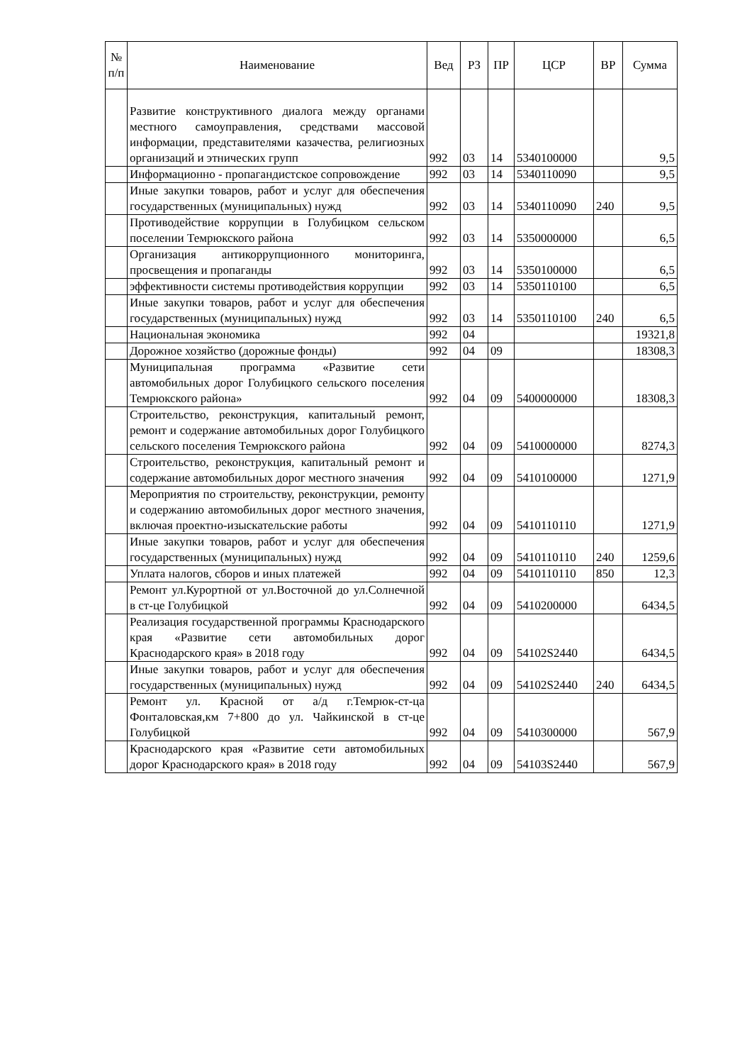| № п/п | Наименование | Вед | РЗ | ПР | ЦСР | ВР | Сумма |
| --- | --- | --- | --- | --- | --- | --- | --- |
| | Развитие конструктивного диалога между органами местного самоуправления, средствами массовой информации, представителями казачества, религиозных организаций и этнических групп | 992 | 03 | 14 | 5340100000 | | 9,5 |
| | Информационно - пропагандистское сопровождение | 992 | 03 | 14 | 5340110090 | | 9,5 |
| | Иные закупки товаров, работ и услуг для обеспечения государственных (муниципальных) нужд | 992 | 03 | 14 | 5340110090 | 240 | 9,5 |
| | Противодействие коррупции в Голубицком сельском поселении Темрюкского района | 992 | 03 | 14 | 5350000000 | | 6,5 |
| | Организация антикоррупционного мониторинга, просвещения и пропаганды | 992 | 03 | 14 | 5350100000 | | 6,5 |
| | эффективности системы противодействия коррупции | 992 | 03 | 14 | 5350110100 | | 6,5 |
| | Иные закупки товаров, работ и услуг для обеспечения государственных (муниципальных) нужд | 992 | 03 | 14 | 5350110100 | 240 | 6,5 |
| | Национальная экономика | 992 | 04 | | | | 19321,8 |
| | Дорожное хозяйство (дорожные фонды) | 992 | 04 | 09 | | | 18308,3 |
| | Муниципальная программа «Развитие сети автомобильных дорог Голубицкого сельского поселения Темрюкского района» | 992 | 04 | 09 | 5400000000 | | 18308,3 |
| | Строительство, реконструкция, капитальный ремонт, ремонт и содержание автомобильных дорог Голубицкого сельского поселения Темрюкского района | 992 | 04 | 09 | 5410000000 | | 8274,3 |
| | Строительство, реконструкция, капитальный ремонт и содержание автомобильных дорог местного значения | 992 | 04 | 09 | 5410100000 | | 1271,9 |
| | Мероприятия по строительству, реконструкции, ремонту и содержанию автомобильных дорог местного значения, включая проектно-изыскательские работы | 992 | 04 | 09 | 5410110110 | | 1271,9 |
| | Иные закупки товаров, работ и услуг для обеспечения государственных (муниципальных) нужд | 992 | 04 | 09 | 5410110110 | 240 | 1259,6 |
| | Уплата налогов, сборов и иных платежей | 992 | 04 | 09 | 5410110110 | 850 | 12,3 |
| | Ремонт ул.Курортной от ул.Восточной до ул.Солнечной в ст-це Голубицкой | 992 | 04 | 09 | 5410200000 | | 6434,5 |
| | Реализация государственной программы Краснодарского края «Развитие сети автомобильных дорог Краснодарского края» в 2018 году | 992 | 04 | 09 | 54102S2440 | | 6434,5 |
| | Иные закупки товаров, работ и услуг для обеспечения государственных (муниципальных) нужд | 992 | 04 | 09 | 54102S2440 | 240 | 6434,5 |
| | Ремонт ул. Красной от а/д г.Темрюк-ст-ца Фонталовская,км 7+800 до ул. Чайкинской в ст-це Голубицкой | 992 | 04 | 09 | 5410300000 | | 567,9 |
| | Краснодарского края «Развитие сети автомобильных дорог Краснодарского края» в 2018 году | 992 | 04 | 09 | 54103S2440 | | 567,9 |